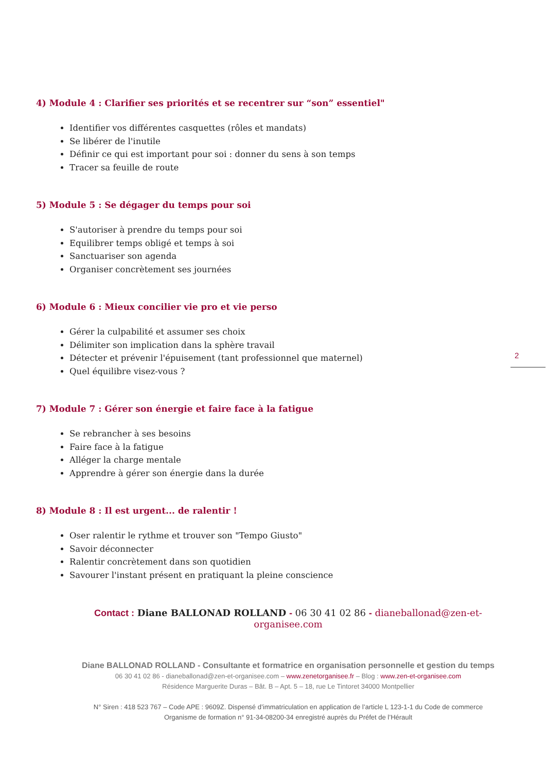2
4) Module 4 : Clarifier ses priorités et se recentrer sur “son” essentiel"
Identifier vos différentes casquettes (rôles et mandats)
Se libérer de l'inutile
Définir ce qui est important pour soi : donner du sens à son temps
Tracer sa feuille de route
5) Module 5 : Se dégager du temps pour soi
S'autoriser à prendre du temps pour soi
Equilibrer temps obligé et temps à soi
Sanctuariser son agenda
Organiser concrètement ses journées
6) Module 6 : Mieux concilier vie pro et vie perso
Gérer la culpabilité et assumer ses choix
Délimiter son implication dans la sphère travail
Détecter et prévenir l'épuisement (tant professionnel que maternel)
Quel équilibre visez-vous ?
7) Module 7 : Gérer son énergie et faire face à la fatigue
Se rebrancher à ses besoins
Faire face à la fatigue
Alléger la charge mentale
Apprendre à gérer son énergie dans la durée
8) Module 8 : Il est urgent... de ralentir !
Oser ralentir le rythme et trouver son "Tempo Giusto"
Savoir déconnecter
Ralentir concrètement dans son quotidien
Savourer l'instant présent en pratiquant la pleine conscience
Contact : Diane BALLONAD ROLLAND - 06 30 41 02 86 - dianeballonad@zen-et-organisee.com
Diane BALLONAD ROLLAND - Consultante et formatrice en organisation personnelle et gestion du temps
06 30 41 02 86 - dianeballonad@zen-et-organisee.com – www.zenetorganisee.fr – Blog : www.zen-et-organisee.com
Résidence Marguerite Duras – Bât. B – Apt. 5 – 18, rue Le Tintoret 34000 Montpellier
N° Siren : 418 523 767 – Code APE : 9609Z. Dispensé d’immatriculation en application de l’article L 123-1-1 du Code de commerce
Organisme de formation n° 91-34-08200-34 enregistré auprès du Préfet de l’Hérault